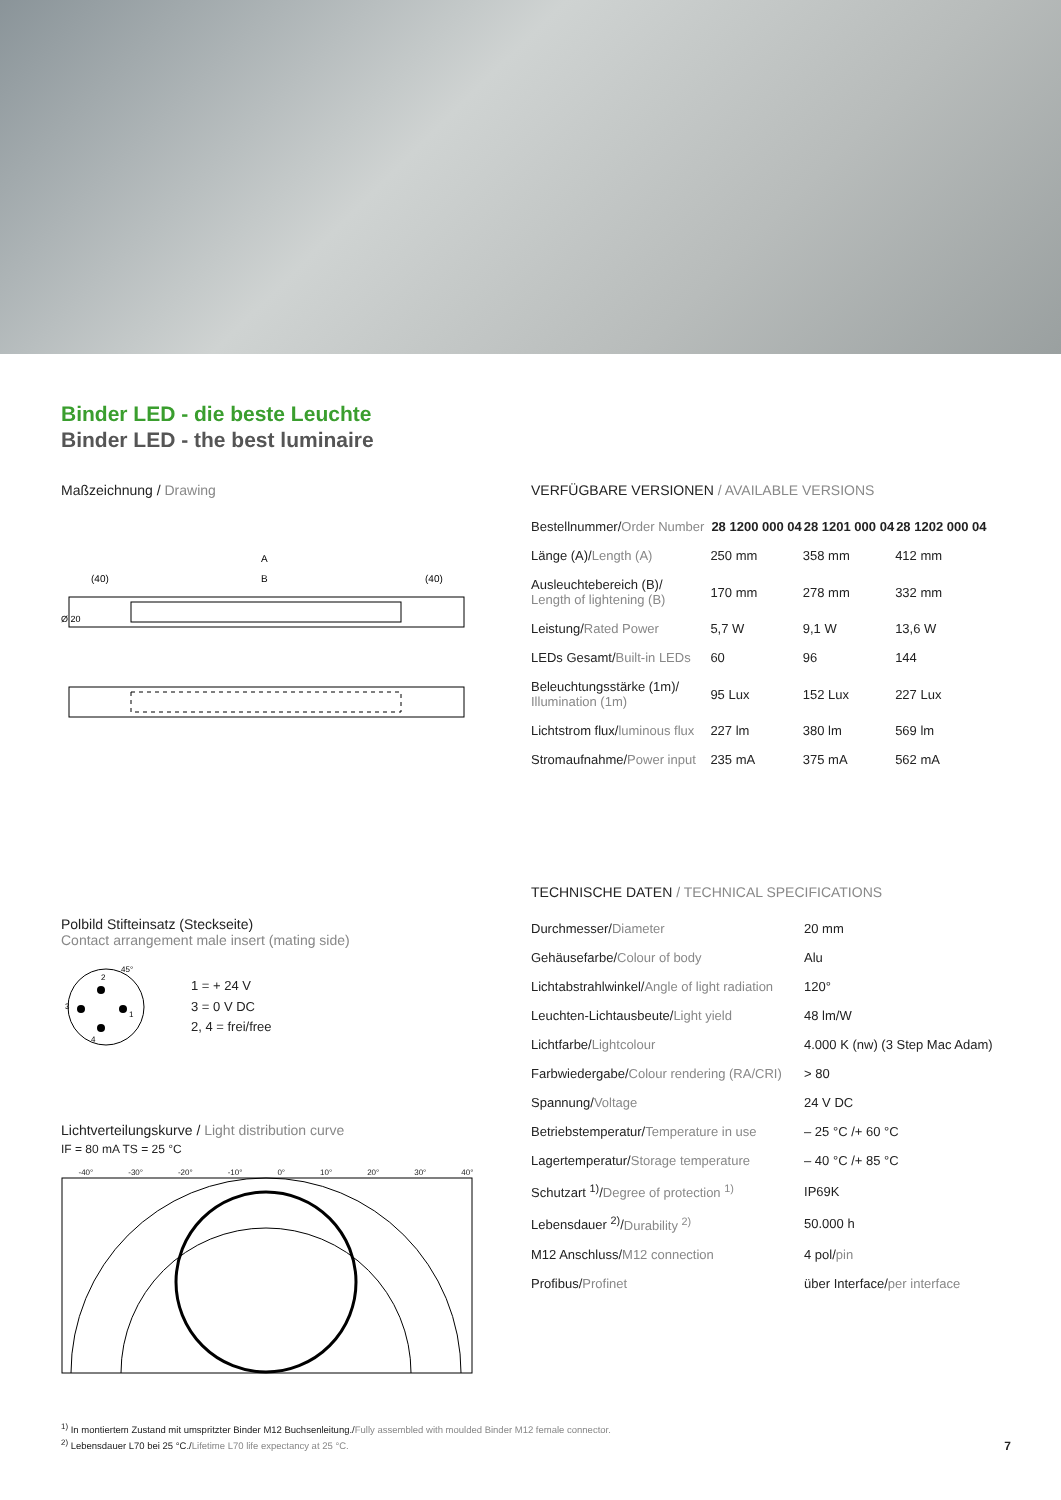Binder LED - die beste Leuchte
Binder LED - the best luminaire
Maßzeichnung / Drawing
A
(40)
B
(40)
Ø 20
Polbild Stifteinsatz (Steckseite)
Contact arrangement male insert (mating side)
2
3
1
4
45°
1 = + 24 V
3 = 0 V DC
2, 4 = frei/free
Lichtverteilungskurve / Light distribution curve
IF = 80 mA TS = 25 °C
-40° -30° -20° -10° 0° 10° 20° 30° 40°
VERFÜGBARE VERSIONEN / AVAILABLE VERSIONS
| Bestellnummer/ Order Number | 28 1200 000 04 | 28 1201 000 04 | 28 1202 000 04 |
| Länge (A)/ Length (A) | 250 mm | 358 mm | 412 mm |
| Ausleuchtebereich (B)/ Length of lightening (B) | 170 mm | 278 mm | 332 mm |
| Leistung/ Rated Power | 5,7 W | 9,1 W | 13,6 W |
| LEDs Gesamt/ Built-in LEDs | 60 | 96 | 144 |
| Beleuchtungsstärke (1m)/ Illumination (1m) | 95 Lux | 152 Lux | 227 Lux |
| Lichtstrom flux/ luminous flux | 227 lm | 380 lm | 569 lm |
| Stromaufnahme/ Power input | 235 mA | 375 mA | 562 mA |
TECHNISCHE DATEN / TECHNICAL SPECIFICATIONS
| Durchmesser/ Diameter | 20 mm |
| Gehäusefarbe/ Colour of body | Alu |
| Lichtabstrahlwinkel/ Angle of light radiation | 120° |
| Leuchten-Lichtausbeute/ Light yield | 48 lm/W |
| Lichtfarbe/ Lightcolour | 4.000 K (nw) (3 Step Mac Adam) |
| Farbwiedergabe/ Colour rendering (RA/CRI) | > 80 |
| Spannung/ Voltage | 24 V DC |
| Betriebstemperatur/ Temperature in use | – 25 °C /+ 60 °C |
| Lagertemperatur/ Storage temperature | – 40 °C /+ 85 °C |
| Schutzart <sup>1)</sup>/ Degree of protection <sup>1)</sup> | IP69K |
| Lebensdauer <sup>2)</sup>/ Durability <sup>2)</sup> | 50.000 h |
| M12 Anschluss/ M12 connection | 4 pol/ pin |
| Profibus/ Profinet | über Interface/ per interface |
<sup>1)</sup> In montiertem Zustand mit umspritzter Binder M12 Buchsenleitung./Fully assembled with moulded Binder M12 female connector.
<sup>2)</sup> Lebensdauer L70 bei 25 °C./Lifetime L70 life expectancy at 25 °C. 7